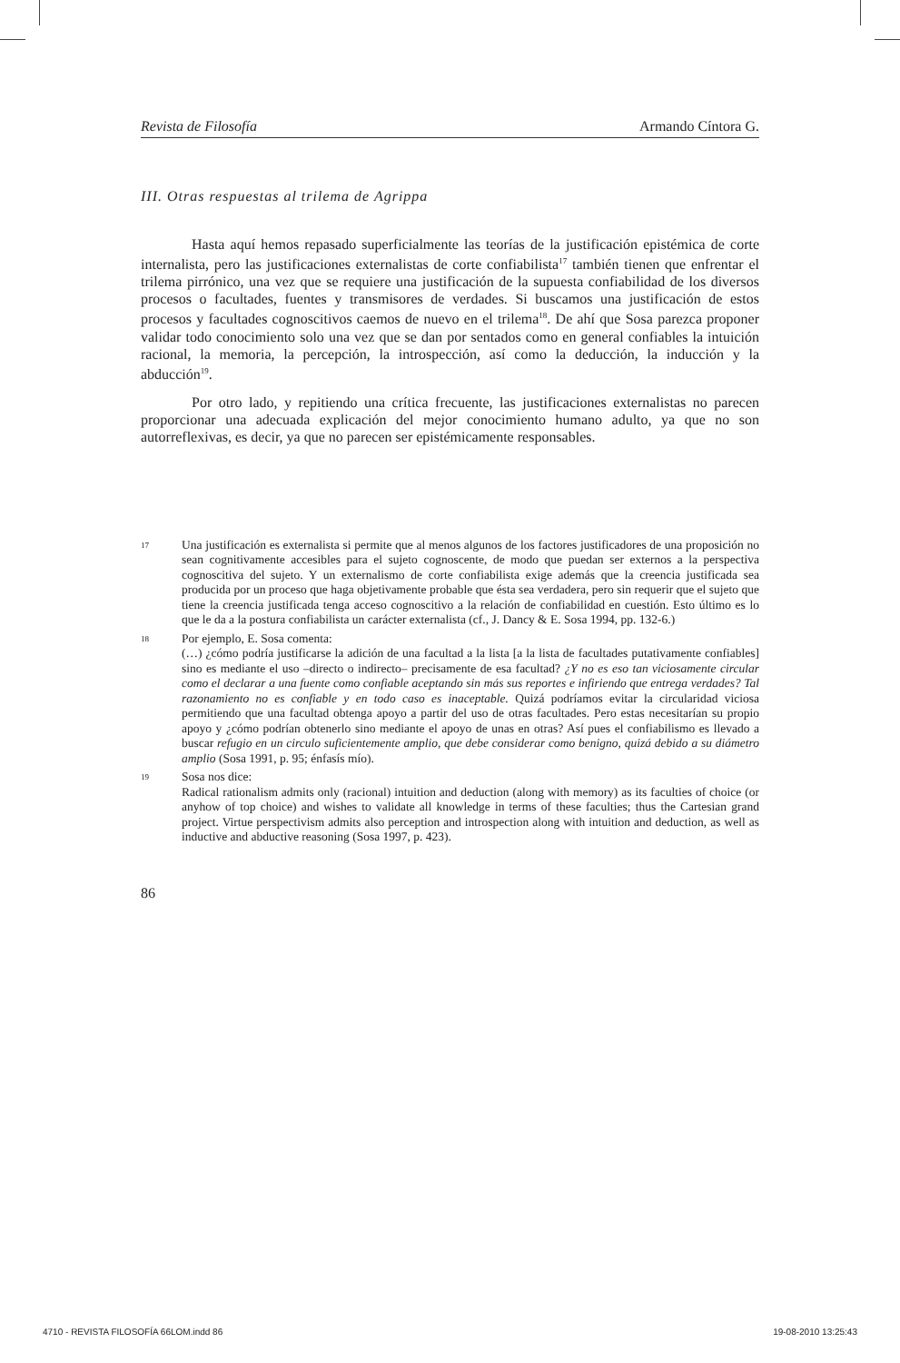Revista de Filosofía Armando Cíntora G.
III. Otras respuestas al trilema de Agrippa
Hasta aquí hemos repasado superficialmente las teorías de la justificación epistémica de corte internalista, pero las justificaciones externalistas de corte confiabilista<sup>17</sup> también tienen que enfrentar el trilema pirrónico, una vez que se requiere una justificación de la supuesta confiabilidad de los diversos procesos o facultades, fuentes y transmisores de verdades. Si buscamos una justificación de estos procesos y facultades cognoscitivos caemos de nuevo en el trilema<sup>18</sup>. De ahí que Sosa parezca proponer validar todo conocimiento solo una vez que se dan por sentados como en general confiables la intuición racional, la memoria, la percepción, la introspección, así como la deducción, la inducción y la abducción<sup>19</sup>.
Por otro lado, y repitiendo una crítica frecuente, las justificaciones externalistas no parecen proporcionar una adecuada explicación del mejor conocimiento humano adulto, ya que no son autorreflexivas, es decir, ya que no parecen ser epistémicamente responsables.
17
Una justificación es externalista si permite que al menos algunos de los factores justificadores de una proposición no sean cognitivamente accesibles para el sujeto cognoscente, de modo que puedan ser externos a la perspectiva cognoscitiva del sujeto. Y un externalismo de corte confiabilista exige además que la creencia justificada sea producida por un proceso que haga objetivamente probable que ésta sea verdadera, pero sin requerir que el sujeto que tiene la creencia justificada tenga acceso cognoscitivo a la relación de confiabilidad en cuestión. Esto último es lo que le da a la postura confiabilista un carácter externalista (cf., J. Dancy & E. Sosa 1994, pp. 132-6.)
18
Por ejemplo, E. Sosa comenta:
(…) ¿cómo podría justificarse la adición de una facultad a la lista [a la lista de facultades putativamente confiables] sino es mediante el uso –directo o indirecto– precisamente de esa facultad? ¿Y no es eso tan viciosamente circular como el declarar a una fuente como confiable aceptando sin más sus reportes e infiriendo que entrega verdades? Tal razonamiento no es confiable y en todo caso es inaceptable. Quizá podríamos evitar la circularidad viciosa permitiendo que una facultad obtenga apoyo a partir del uso de otras facultades. Pero estas necesitarían su propio apoyo y ¿cómo podrían obtenerlo sino mediante el apoyo de unas en otras? Así pues el confiabilismo es llevado a buscar refugio en un circulo suficientemente amplio, que debe considerar como benigno, quizá debido a su diámetro amplio (Sosa 1991, p. 95; énfasís mío).
19
Sosa nos dice:
Radical rationalism admits only (racional) intuition and deduction (along with memory) as its faculties of choice (or anyhow of top choice) and wishes to validate all knowledge in terms of these faculties; thus the Cartesian grand project. Virtue perspectivism admits also perception and introspection along with intuition and deduction, as well as inductive and abductive reasoning (Sosa 1997, p. 423).
86
4710 - REVISTA FILOSOFÍA 66LOM.indd 86 19-08-2010 13:25:43